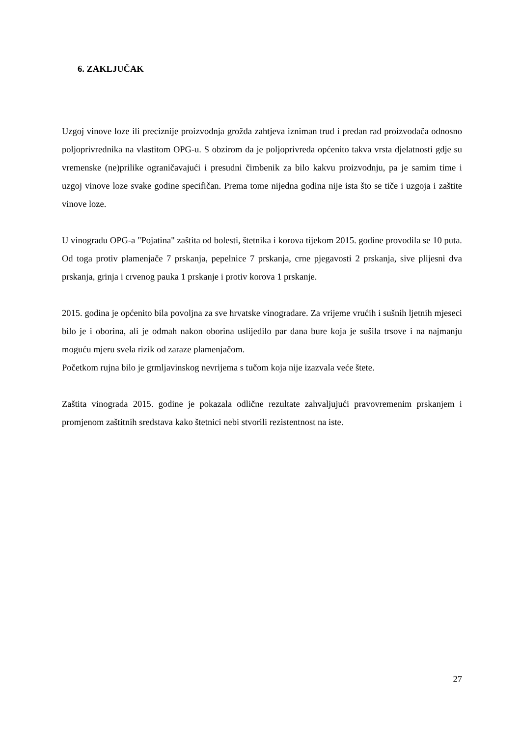6. ZAKLJUČAK
Uzgoj vinove loze ili preciznije proizvodnja grožđa zahtjeva izniman trud i predan rad proizvođača odnosno poljoprivrednika na vlastitom OPG-u. S obzirom da je poljoprivreda općenito takva vrsta djelatnosti gdje su vremenske (ne)prilike ograničavajući i presudni čimbenik za bilo kakvu proizvodnju, pa je samim time i uzgoj vinove loze svake godine specifičan. Prema tome nijedna godina nije ista što se tiče i uzgoja i zaštite vinove loze.
U vinogradu OPG-a "Pojatina" zaštita od bolesti, štetnika i korova tijekom 2015. godine provodila se 10 puta. Od toga protiv plamenjače 7 prskanja, pepelnice 7 prskanja, crne pjegavosti 2 prskanja, sive plijesni dva prskanja, grinja i crvenog pauka 1 prskanje i protiv korova 1 prskanje.
2015. godina je općenito bila povoljna za sve hrvatske vinogradare. Za vrijeme vrućih i sušnih ljetnih mjeseci bilo je i oborina, ali je odmah nakon oborina uslijedilo par dana bure koja je sušila trsove i na najmanju moguću mjeru svela rizik od zaraze plamenjačom.
Početkom rujna bilo je grmljavinskog nevrijema s tučom koja nije izazvala veće štete.
Zaštita vinograda 2015. godine je pokazala odlične rezultate zahvaljujući pravovremenim prskanjem i promjenom zaštitnih sredstava kako štetnici nebi stvorili rezistentnost na iste.
27